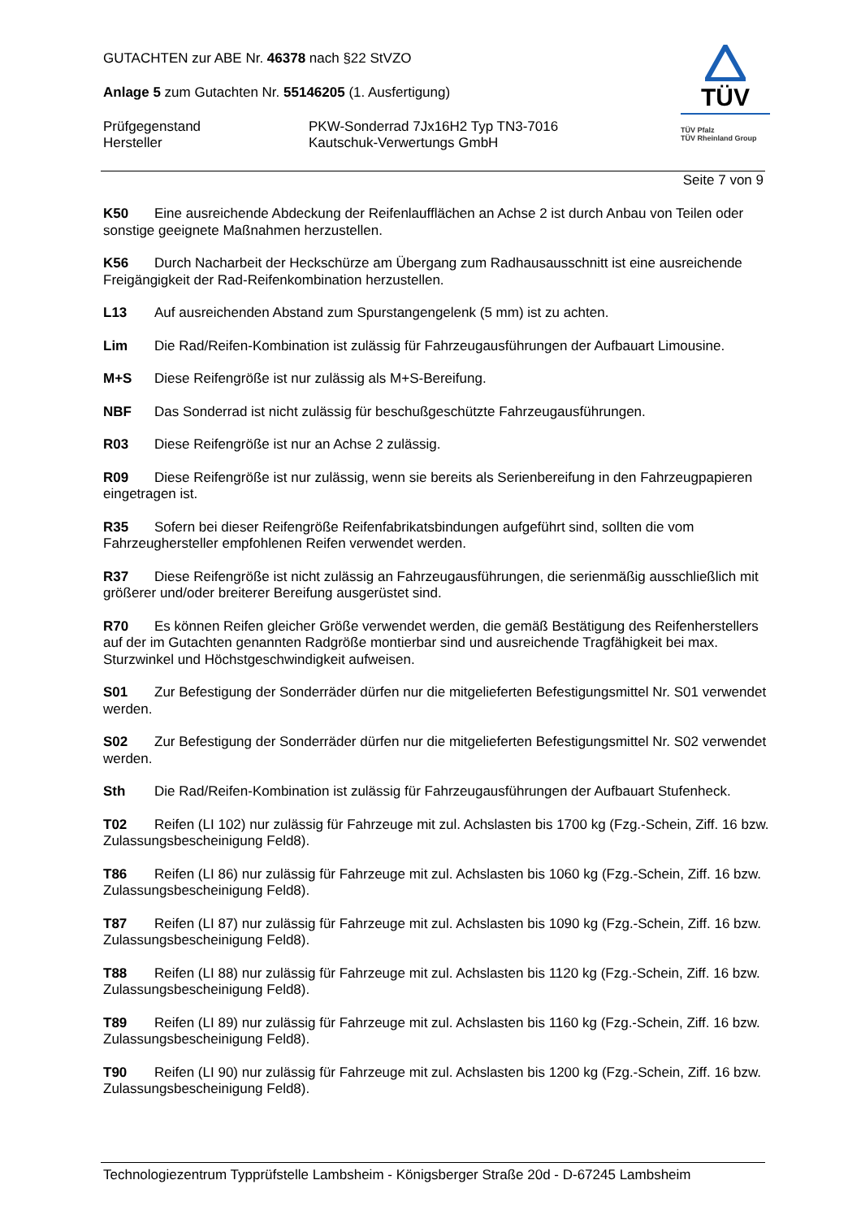GUTACHTEN zur ABE Nr. 46378 nach §22 StVZO
Anlage 5 zum Gutachten Nr. 55146205 (1. Ausfertigung)
Prüfgegenstand PKW-Sonderrad 7Jx16H2 Typ TN3-7016
Hersteller Kautschuk-Verwertungs GmbH
TÜV
TÜV Pfalz
TÜV Rheinland Group
Seite 7 von 9
K50 Eine ausreichende Abdeckung der Reifenlaufflächen an Achse 2 ist durch Anbau von Teilen oder sonstige geeignete Maßnahmen herzustellen.
K56 Durch Nacharbeit der Heckschürze am Übergang zum Radhausausschnitt ist eine ausreichende Freigängigkeit der Rad-Reifenkombination herzustellen.
L13 Auf ausreichenden Abstand zum Spurstangengelenk (5 mm) ist zu achten.
Lim Die Rad/Reifen-Kombination ist zulässig für Fahrzeugausführungen der Aufbauart Limousine.
M+S Diese Reifengröße ist nur zulässig als M+S-Bereifung.
NBF Das Sonderrad ist nicht zulässig für beschußgeschützte Fahrzeugausführungen.
R03 Diese Reifengröße ist nur an Achse 2 zulässig.
R09 Diese Reifengröße ist nur zulässig, wenn sie bereits als Serienbereifung in den Fahrzeugpapieren eingetragen ist.
R35 Sofern bei dieser Reifengröße Reifenfabrikatsbindungen aufgeführt sind, sollten die vom Fahrzeughersteller empfohlenen Reifen verwendet werden.
R37 Diese Reifengröße ist nicht zulässig an Fahrzeugausführungen, die serienmäßig ausschließlich mit größerer und/oder breiterer Bereifung ausgerüstet sind.
R70 Es können Reifen gleicher Größe verwendet werden, die gemäß Bestätigung des Reifenherstellers auf der im Gutachten genannten Radgröße montierbar sind und ausreichende Tragfähigkeit bei max. Sturzwinkel und Höchstgeschwindigkeit aufweisen.
S01 Zur Befestigung der Sonderräder dürfen nur die mitgelieferten Befestigungsmittel Nr. S01 verwendet werden.
S02 Zur Befestigung der Sonderräder dürfen nur die mitgelieferten Befestigungsmittel Nr. S02 verwendet werden.
Sth Die Rad/Reifen-Kombination ist zulässig für Fahrzeugausführungen der Aufbauart Stufenheck.
T02 Reifen (LI 102) nur zulässig für Fahrzeuge mit zul. Achslasten bis 1700 kg (Fzg.-Schein, Ziff. 16 bzw. Zulassungsbescheinigung Feld8).
T86 Reifen (LI 86) nur zulässig für Fahrzeuge mit zul. Achslasten bis 1060 kg (Fzg.-Schein, Ziff. 16 bzw. Zulassungsbescheinigung Feld8).
T87 Reifen (LI 87) nur zulässig für Fahrzeuge mit zul. Achslasten bis 1090 kg (Fzg.-Schein, Ziff. 16 bzw. Zulassungsbescheinigung Feld8).
T88 Reifen (LI 88) nur zulässig für Fahrzeuge mit zul. Achslasten bis 1120 kg (Fzg.-Schein, Ziff. 16 bzw. Zulassungsbescheinigung Feld8).
T89 Reifen (LI 89) nur zulässig für Fahrzeuge mit zul. Achslasten bis 1160 kg (Fzg.-Schein, Ziff. 16 bzw. Zulassungsbescheinigung Feld8).
T90 Reifen (LI 90) nur zulässig für Fahrzeuge mit zul. Achslasten bis 1200 kg (Fzg.-Schein, Ziff. 16 bzw. Zulassungsbescheinigung Feld8).
Technologiezentrum Typprüfstelle Lambsheim - Königsberger Straße 20d - D-67245 Lambsheim